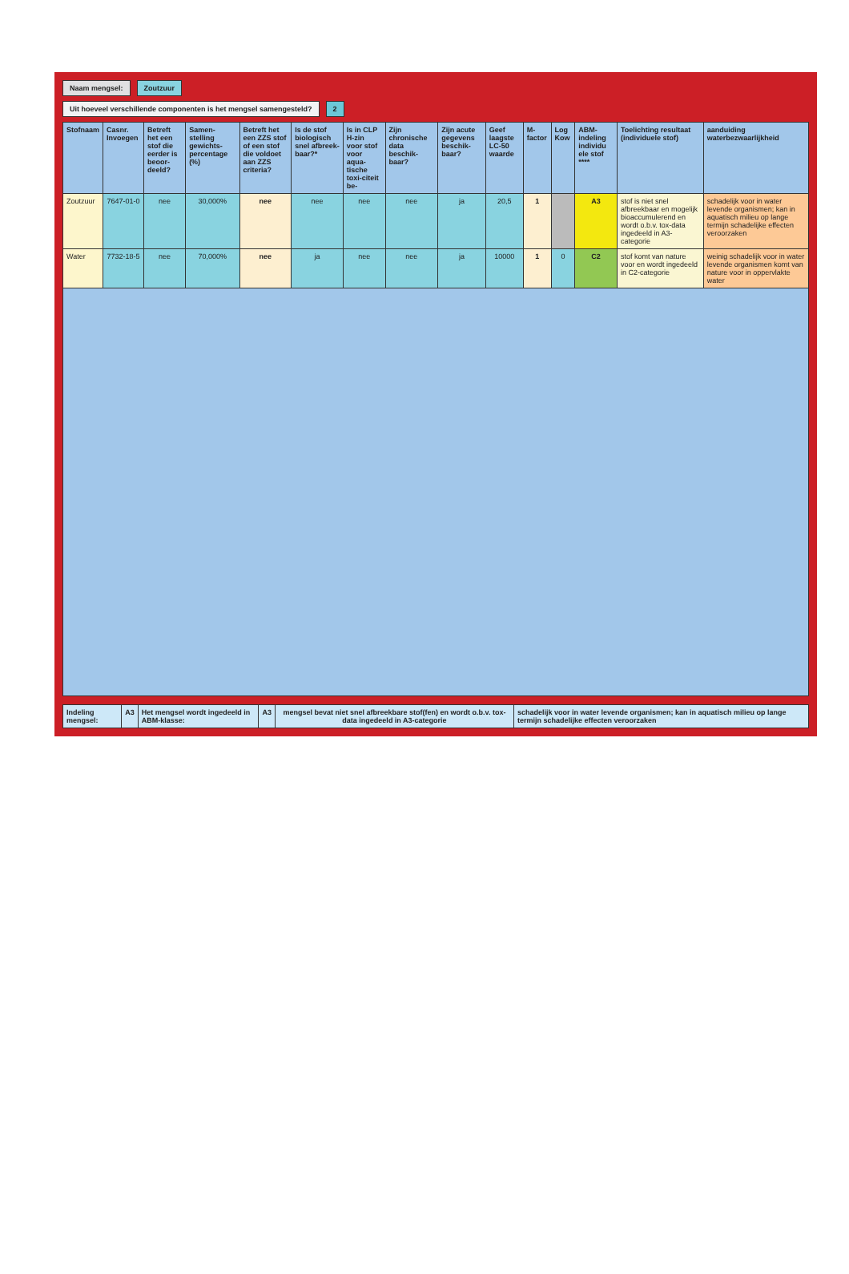Naam mengsel: Zoutzuur
Uit hoeveel verschillende componenten is het mengsel samengesteld?
2
| Stofnaam | Casnr. Invoegen | Betreft het een stof die eerder is beoor-deeld? | Samen-stelling gewichts-percentage (%) | Betreft het een ZZS stof of een stof die voldoet aan ZZS criteria? | Is de stof biologisch snel afbreek-baar?* | Is in CLP H-zin voor stof voor aqua-tische toxi-citeit be- | Zijn chronische data beschik-baar? | Zijn acute gegevens beschik-baar? | Geef laagste LC-50 waarde | M-factor | Log Kow | ABM-indeling individu ele stof **** | Toelichting resultaat (individuele stof) | aanduiding waterbezwaarlijkheid |
| --- | --- | --- | --- | --- | --- | --- | --- | --- | --- | --- | --- | --- | --- | --- |
| Zoutzuur | 7647-01-0 | nee | 30,000% | nee | nee | nee | nee | ja | 20,5 | 1 | | A3 | stof is niet snel afbreekbaar en mogelijk bioaccumulerend en wordt o.b.v. tox-data ingedeeld in A3-categorie | schadelijk voor in water levende organismen; kan in aquatisch milieu op lange termijn schadelijke effecten veroorzaken |
| Water | 7732-18-5 | nee | 70,000% | nee | ja | nee | nee | ja | 10000 | 1 | 0 | C2 | stof komt van nature voor en wordt ingedeeld in C2-categorie | weinig schadelijk voor in water levende organismen komt van nature voor in oppervlakte water |
| Indeling mengsel: | A3 | Het mengsel wordt ingedeeld in ABM-klasse: | A3 | mengsel bevat niet snel afbreekbare stof(fen) en wordt o.b.v. tox-data ingedeeld in A3-categorie | schadelijk voor in water levende organismen; kan in aquatisch milieu op lange termijn schadelijke effecten veroorzaken |